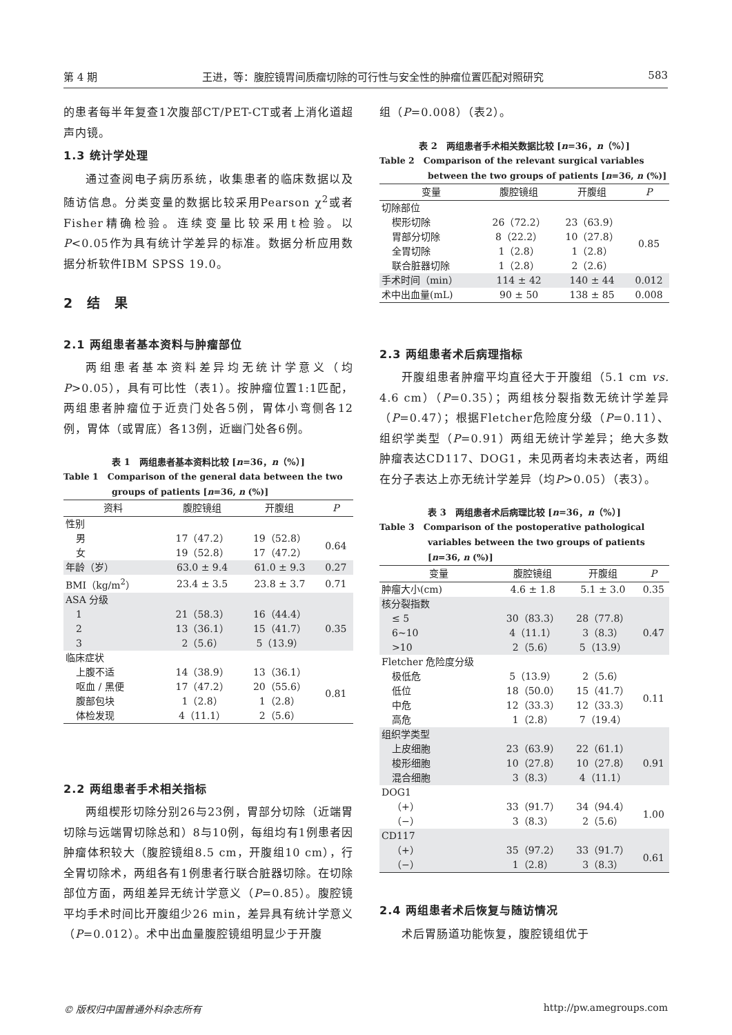第 4 期 王进，等：腹腔镜胃间质瘤切除的可行性与安全性的肿瘤位置匹配对照研究 583
的患者每半年复查1次腹部CT/PET-CT或者上消化道超声内镜。
1.3 统计学处理
通过查阅电子病历系统，收集患者的临床数据以及随访信息。分类变量的数据比较采用Pearson χ<sup>2</sup>或者Fisher精确检验。连续变量比较采用t检验。以P<0.05作为具有统计学差异的标准。数据分析应用数据分析软件IBM SPSS 19.0。
2　结　果
2.1 两组患者基本资料与肿瘤部位
两组患者基本资料差异均无统计学意义（均P>0.05），具有可比性（表1）。按肿瘤位置1:1匹配，两组患者肿瘤位于近贲门处各5例，胃体小弯侧各12例，胃体（或胃底）各13例，近幽门处各6例。
表 1　两组患者基本资料比较 [n=36，n（%）]
Table 1　Comparison of the general data between the two groups of patients [n=36, n (%)]
| 资料 | 腹腔镜组 | 开腹组 | P |
| --- | --- | --- | --- |
| 性别 | | | |
| 男 | 17（47.2） | 19（52.8） | 0.64 |
| 女 | 19（52.8） | 17（47.2） | |
| 年龄（岁） | 63.0 ± 9.4 | 61.0 ± 9.3 | 0.27 |
| BMI（kg/m<sup>2</sup>） | 23.4 ± 3.5 | 23.8 ± 3.7 | 0.71 |
| ASA 分级 | | | |
| 1 | 21（58.3） | 16（44.4） | 0.35 |
| 2 | 13（36.1） | 15（41.7） | |
| 3 | 2（5.6） | 5（13.9） | |
| 临床症状 | | | |
| 上腹不适 | 14（38.9） | 13（36.1） | 0.81 |
| 呕血 / 黑便 | 17（47.2） | 20（55.6） | |
| 腹部包块 | 1（2.8） | 1（2.8） | |
| 体检发现 | 4（11.1） | 2（5.6） | |
2.2 两组患者手术相关指标
两组楔形切除分别26与23例，胃部分切除（近端胃切除与远端胃切除总和）8与10例，每组均有1例患者因肿瘤体积较大（腹腔镜组8.5 cm，开腹组10 cm），行全胃切除术，两组各有1例患者行联合脏器切除。在切除部位方面，两组差异无统计学意义（P=0.85）。腹腔镜平均手术时间比开腹组少26 min，差异具有统计学意义（P=0.012）。术中出血量腹腔镜组明显少于开腹
组（P=0.008）（表2）。
表 2　两组患者手术相关数据比较 [n=36，n（%）]
Table 2　Comparison of the relevant surgical variables between the two groups of patients [n=36, n (%)]
| 变量 | 腹腔镜组 | 开腹组 | P |
| --- | --- | --- | --- |
| 切除部位 | | | |
| 楔形切除 | 26（72.2） | 23（63.9） | 0.85 |
| 胃部分切除 | 8（22.2） | 10（27.8） | |
| 全胃切除 | 1（2.8） | 1（2.8） | |
| 联合脏器切除 | 1（2.8） | 2（2.6） | |
| 手术时间（min） | 114 ± 42 | 140 ± 44 | 0.012 |
| 术中出血量(mL) | 90 ± 50 | 138 ± 85 | 0.008 |
2.3 两组患者术后病理指标
开腹组患者肿瘤平均直径大于开腹组（5.1 cm vs. 4.6 cm）（P=0.35）；两组核分裂指数无统计学差异（P=0.47）；根据Fletcher危险度分级（P=0.11）、组织学类型（P=0.91）两组无统计学差异；绝大多数肿瘤表达CD117、DOG1，未见两者均未表达者，两组在分子表达上亦无统计学差异（均P>0.05）（表3）。
表 3　两组患者术后病理比较 [n=36，n（%）]
Table 3　Comparison of the postoperative pathological variables between the two groups of patients [n=36, n (%)]
| 变量 | 腹腔镜组 | 开腹组 | P |
| --- | --- | --- | --- |
| 肿瘤大小(cm) | 4.6 ± 1.8 | 5.1 ± 3.0 | 0.35 |
| 核分裂指数 | | | |
| ≤ 5 | 30（83.3） | 28（77.8） | 0.47 |
| 6~10 | 4（11.1） | 3（8.3） | |
| >10 | 2（5.6） | 5（13.9） | |
| Fletcher 危险度分级 | | | |
| 极低危 | 5（13.9） | 2（5.6） | 0.11 |
| 低位 | 18（50.0） | 15（41.7） | |
| 中危 | 12（33.3） | 12（33.3） | |
| 高危 | 1（2.8） | 7（19.4） | |
| 组织学类型 | | | |
| 上皮细胞 | 23（63.9） | 22（61.1） | 0.91 |
| 梭形细胞 | 10（27.8） | 10（27.8） | |
| 混合细胞 | 3（8.3） | 4（11.1） | |
| DOG1 | | | |
| （+） | 33（91.7） | 34（94.4） | 1.00 |
| （−） | 3（8.3） | 2（5.6） | |
| CD117 | | | |
| （+） | 35（97.2） | 33（91.7） | 0.61 |
| （−） | 1（2.8） | 3（8.3） | |
2.4 两组患者术后恢复与随访情况
术后胃肠道功能恢复，腹腔镜组优于
© 版权归中国普通外科杂志所有 http://pw.amegroups.com